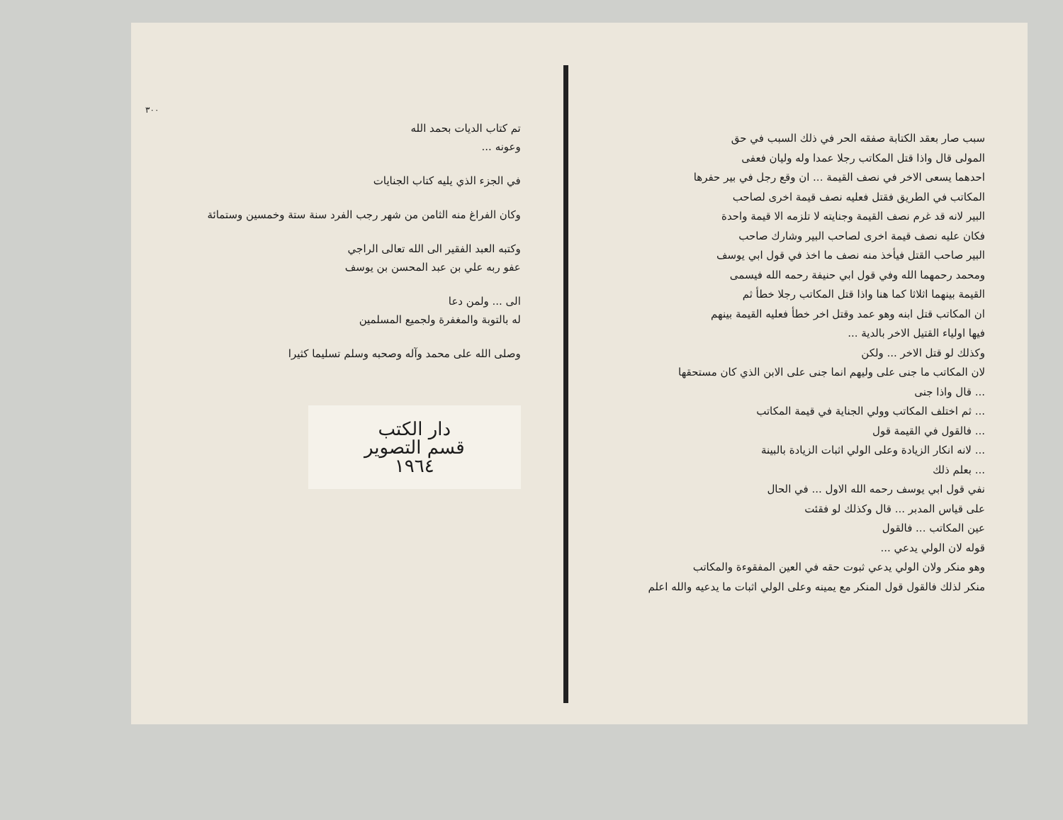سبب صار بعقد الكتابة صفقه الحر في ذلك السبب في حق
المولى قال واذا قتل المكاتب رجلا عمدا وله وليان فعفى
احدهما يسعى الاخر في نصف القيمة ... ان وقع رجل في بير حفرها
المكاتب في الطريق فقتل فعليه نصف قيمة اخرى لصاحب
البير لانه قد غرم نصف القيمة وجنايته لا تلزمه الا قيمة واحدة
فكان عليه نصف قيمة اخرى لصاحب البير وشارك صاحب
البير صاحب القتل فيأخذ منه نصف ما اخذ في قول ابي يوسف
ومحمد رحمهما الله وفي قول ابي حنيفة رحمه الله فيسمى
القيمة بينهما اثلاثا كما هنا واذا قتل المكاتب رجلا خطأ ثم
ان المكاتب قتل ابنه وهو عمد وقتل اخر خطأ فعليه القيمة بينهم
فيها اولياء القتيل الاخر بالدية ...
وكذلك لو قتل الاخر ... ولكن
لان المكاتب ما جنى على وليهم انما جنى على الابن الذي كان مستحقها
... قال واذا جنى
... ثم اختلف المكاتب وولي الجناية في قيمة المكاتب
... فالقول في القيمة قول
... لانه انكار الزيادة وعلى الولي اثبات الزيادة بالبينة
... بعلم ذلك
نفي قول ابي يوسف رحمه الله الاول ... في الحال
على قياس المدبر ... قال وكذلك لو فقئت
عين المكاتب ... فالقول
قوله لان الولي يدعي ...
وهو منكر ولان الولي يدعي ثبوت حقه في العين المفقوءة والمكاتب
منكر لذلك فالقول قول المنكر مع يمينه وعلى الولي اثبات ما يدعيه والله اعلم
٣٠٠
تم كتاب الديات بحمد الله
وعونه ...
في الجزء الذي يليه كتاب الجنايات
وكان الفراغ منه الثامن من شهر رجب الفرد سنة ستة وخمسين وستمائة
وكتبه العبد الفقير الى الله تعالى الراجي
عفو ربه علي بن عبد المحسن بن يوسف
الى ... ولمن دعا
له بالتوبة والمغفرة ولجميع المسلمين
وصلى الله على محمد وآله وصحبه وسلم تسليما كثيرا
دار الكتب
قسم التصوير
١٩٦٤